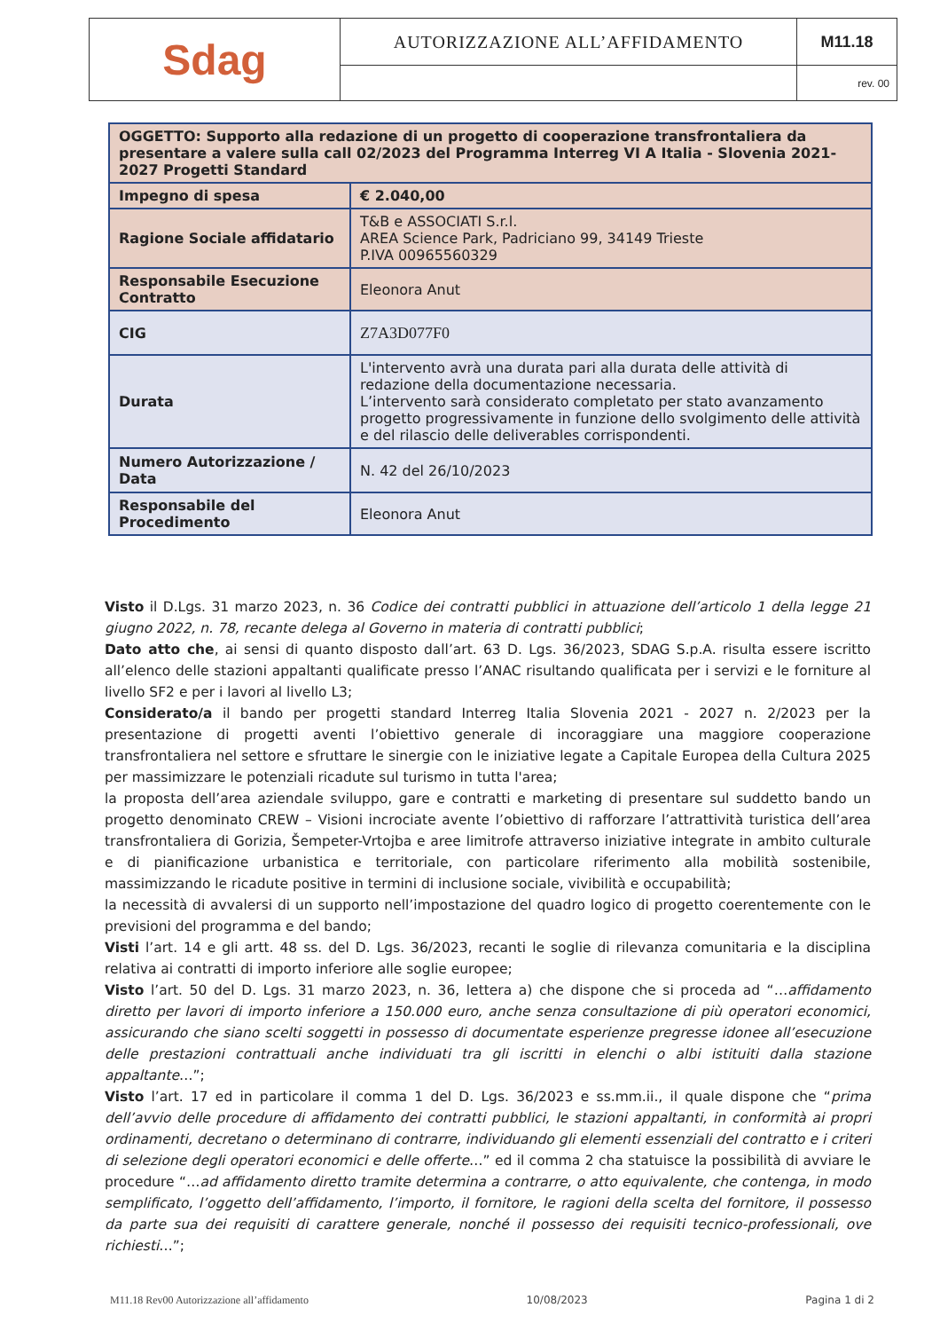| Sdag | AUTORIZZAZIONE ALL’AFFIDAMENTO | M11.18 |
| | | rev. 00 |
| OGGETTO: Supporto alla redazione di un progetto di cooperazione transfrontaliera da presentare a valere sulla call 02/2023 del Programma Interreg VI A Italia - Slovenia 2021-2027 Progetti Standard | |
| Impegno di spesa | € 2.040,00 |
| Ragione Sociale affidatario | T&B e ASSOCIATI S.r.l. AREA Science Park, Padriciano 99, 34149 Trieste P.IVA 00965560329 |
| Responsabile Esecuzione Contratto | Eleonora Anut |
| CIG | Z7A3D077F0 |
| Durata | L'intervento avrà una durata pari alla durata delle attività di redazione della documentazione necessaria. L’intervento sarà considerato completato per stato avanzamento progetto progressivamente in funzione dello svolgimento delle attività e del rilascio delle deliverables corrispondenti. |
| Numero Autorizzazione / Data | N. 42 del 26/10/2023 |
| Responsabile del Procedimento | Eleonora Anut |
Visto il D.Lgs. 31 marzo 2023, n. 36 Codice dei contratti pubblici in attuazione dell’articolo 1 della legge 21 giugno 2022, n. 78, recante delega al Governo in materia di contratti pubblici;
Dato atto che, ai sensi di quanto disposto dall’art. 63 D. Lgs. 36/2023, SDAG S.p.A. risulta essere iscritto all’elenco delle stazioni appaltanti qualificate presso l’ANAC risultando qualificata per i servizi e le forniture al livello SF2 e per i lavori al livello L3;
Considerato/a il bando per progetti standard Interreg Italia Slovenia 2021 - 2027 n. 2/2023 per la presentazione di progetti aventi l’obiettivo generale di incoraggiare una maggiore cooperazione transfrontaliera nel settore e sfruttare le sinergie con le iniziative legate a Capitale Europea della Cultura 2025 per massimizzare le potenziali ricadute sul turismo in tutta l'area;
la proposta dell’area aziendale sviluppo, gare e contratti e marketing di presentare sul suddetto bando un progetto denominato CREW – Visioni incrociate avente l’obiettivo di rafforzare l’attrattività turistica dell’area transfrontaliera di Gorizia, Šempeter-Vrtojba e aree limitrofe attraverso iniziative integrate in ambito culturale e di pianificazione urbanistica e territoriale, con particolare riferimento alla mobilità sostenibile, massimizzando le ricadute positive in termini di inclusione sociale, vivibilità e occupabilità;
la necessità di avvalersi di un supporto nell’impostazione del quadro logico di progetto coerentemente con le previsioni del programma e del bando;
Visti l’art. 14 e gli artt. 48 ss. del D. Lgs. 36/2023, recanti le soglie di rilevanza comunitaria e la disciplina relativa ai contratti di importo inferiore alle soglie europee;
Visto l’art. 50 del D. Lgs. 31 marzo 2023, n. 36, lettera a) che dispone che si proceda ad “…affidamento diretto per lavori di importo inferiore a 150.000 euro, anche senza consultazione di più operatori economici, assicurando che siano scelti soggetti in possesso di documentate esperienze pregresse idonee all’esecuzione delle prestazioni contrattuali anche individuati tra gli iscritti in elenchi o albi istituiti dalla stazione appaltante…”;
Visto l’art. 17 ed in particolare il comma 1 del D. Lgs. 36/2023 e ss.mm.ii., il quale dispone che “prima dell’avvio delle procedure di affidamento dei contratti pubblici, le stazioni appaltanti, in conformità ai propri ordinamenti, decretano o determinano di contrarre, individuando gli elementi essenziali del contratto e i criteri di selezione degli operatori economici e delle offerte…” ed il comma 2 cha statuisce la possibilità di avviare le procedure “…ad affidamento diretto tramite determina a contrarre, o atto equivalente, che contenga, in modo semplificato, l’oggetto dell’affidamento, l’importo, il fornitore, le ragioni della scelta del fornitore, il possesso da parte sua dei requisiti di carattere generale, nonché il possesso dei requisiti tecnico-professionali, ove richiesti…”;
M11.18 Rev00 Autorizzazione all’affidamento 10/08/2023 Pagina 1 di 2